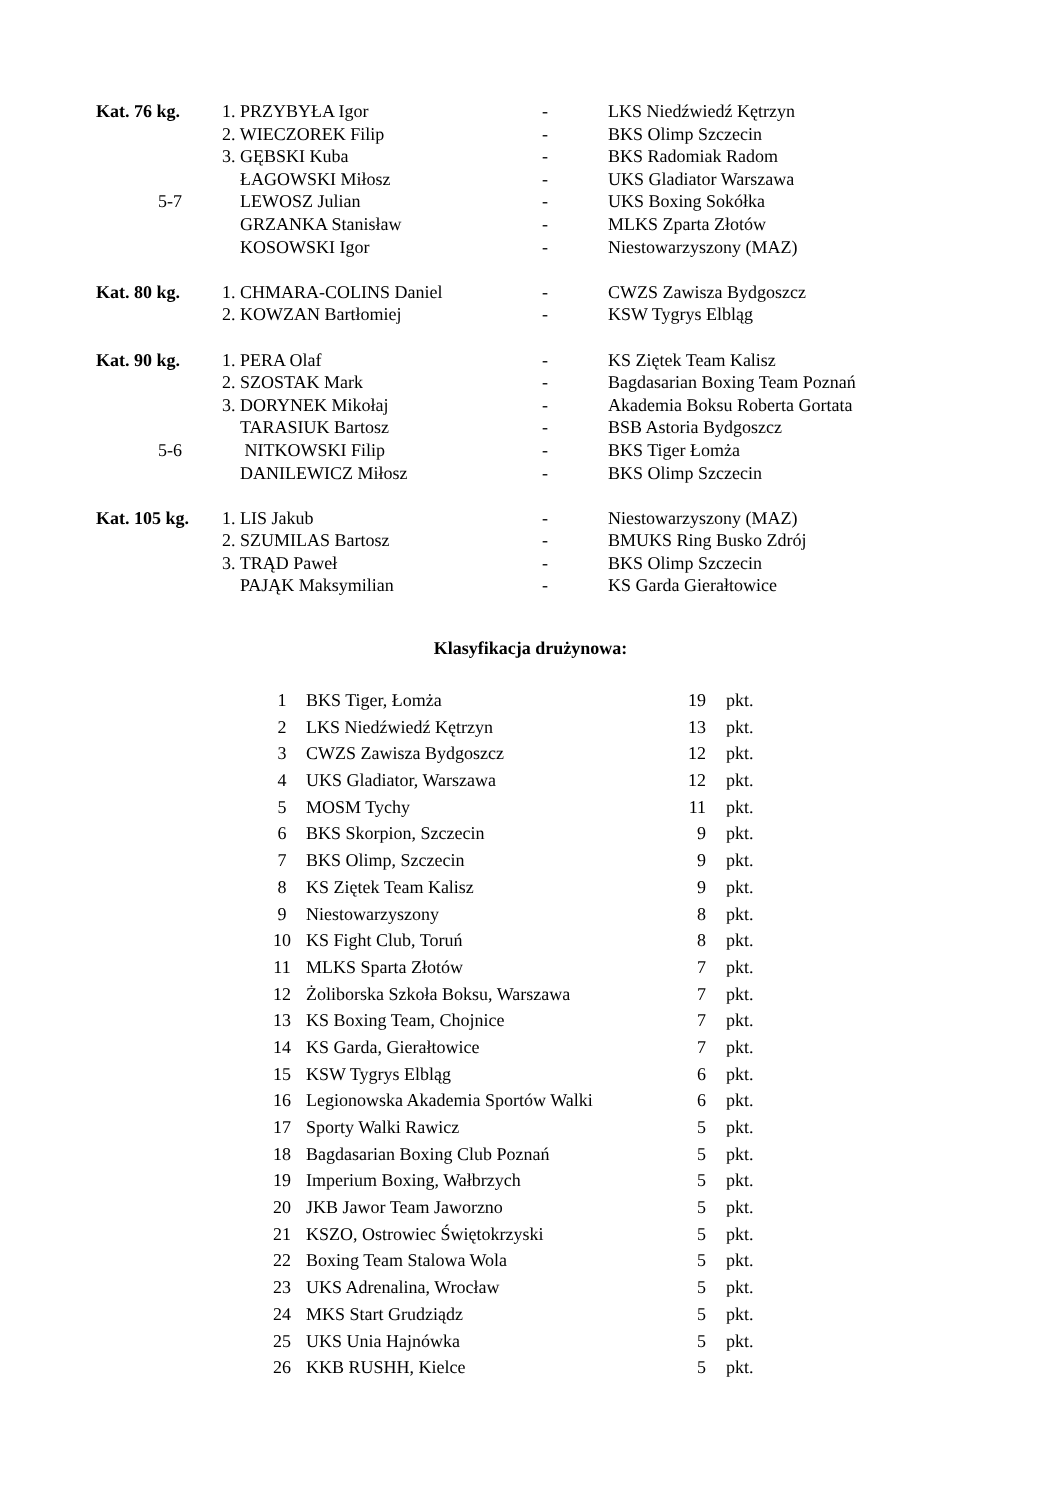| Kat. 76 kg. | 1. PRZYBYŁA Igor | - | LKS Niedźwiedź Kętrzyn |
| | 2. WIECZOREK Filip | - | BKS Olimp Szczecin |
| | 3. GĘBSKI Kuba | - | BKS Radomiak Radom |
| | ŁAGOWSKI Miłosz | - | UKS Gladiator Warszawa |
| 5-7 | LEWOSZ Julian | - | UKS Boxing Sokółka |
| | GRZANKA Stanisław | - | MLKS Zparta Złotów |
| | KOSOWSKI Igor | - | Niestowarzyszony (MAZ) |
| Kat. 80 kg. | 1. CHMARA-COLINS Daniel | - | CWZS Zawisza Bydgoszcz |
| | 2. KOWZAN Bartłomiej | - | KSW Tygrys Elbląg |
| Kat. 90 kg. | 1. PERA Olaf | - | KS Ziętek Team Kalisz |
| | 2. SZOSTAK Mark | - | Bagdasarian Boxing Team Poznań |
| | 3. DORYNEK Mikołaj | - | Akademia Boksu Roberta Gortata |
| | TARASIUK Bartosz | - | BSB Astoria Bydgoszcz |
| 5-6 | NITKOWSKI Filip | - | BKS Tiger Łomża |
| | DANILEWICZ Miłosz | - | BKS Olimp Szczecin |
| Kat. 105 kg. | 1. LIS Jakub | - | Niestowarzyszony (MAZ) |
| | 2. SZUMILAS Bartosz | - | BMUKS Ring Busko Zdrój |
| | 3. TRĄD Paweł | - | BKS Olimp Szczecin |
| | PAJĄK Maksymilian | - | KS Garda Gierałtowice |
Klasyfikacja drużynowa:
| 1 | BKS Tiger, Łomża | 19 | pkt. |
| 2 | LKS Niedźwiedź Kętrzyn | 13 | pkt. |
| 3 | CWZS Zawisza Bydgoszcz | 12 | pkt. |
| 4 | UKS Gladiator, Warszawa | 12 | pkt. |
| 5 | MOSM Tychy | 11 | pkt. |
| 6 | BKS Skorpion, Szczecin | 9 | pkt. |
| 7 | BKS Olimp, Szczecin | 9 | pkt. |
| 8 | KS Ziętek Team Kalisz | 9 | pkt. |
| 9 | Niestowarzyszony | 8 | pkt. |
| 10 | KS Fight Club, Toruń | 8 | pkt. |
| 11 | MLKS Sparta Złotów | 7 | pkt. |
| 12 | Żoliborska Szkoła Boksu, Warszawa | 7 | pkt. |
| 13 | KS Boxing Team, Chojnice | 7 | pkt. |
| 14 | KS Garda, Gierałtowice | 7 | pkt. |
| 15 | KSW Tygrys Elbląg | 6 | pkt. |
| 16 | Legionowska Akademia Sportów Walki | 6 | pkt. |
| 17 | Sporty Walki Rawicz | 5 | pkt. |
| 18 | Bagdasarian Boxing Club Poznań | 5 | pkt. |
| 19 | Imperium Boxing, Wałbrzych | 5 | pkt. |
| 20 | JKB Jawor Team Jaworzno | 5 | pkt. |
| 21 | KSZO, Ostrowiec Świętokrzyski | 5 | pkt. |
| 22 | Boxing Team Stalowa Wola | 5 | pkt. |
| 23 | UKS Adrenalina, Wrocław | 5 | pkt. |
| 24 | MKS Start Grudziądz | 5 | pkt. |
| 25 | UKS Unia Hajnówka | 5 | pkt. |
| 26 | KKB RUSHH, Kielce | 5 | pkt. |